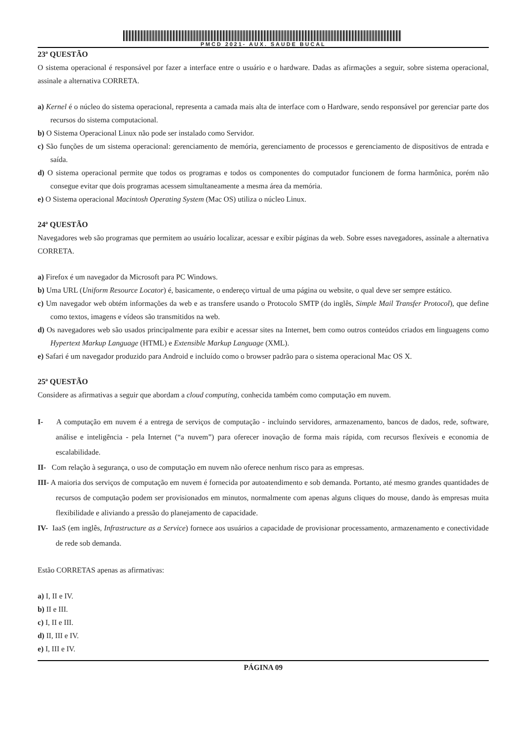PMCD 2021- AUX. SAUDE BUCAL
23ª QUESTÃO
O sistema operacional é responsável por fazer a interface entre o usuário e o hardware. Dadas as afirmações a seguir, sobre sistema operacional, assinale a alternativa CORRETA.
a) Kernel é o núcleo do sistema operacional, representa a camada mais alta de interface com o Hardware, sendo responsável por gerenciar parte dos recursos do sistema computacional.
b) O Sistema Operacional Linux não pode ser instalado como Servidor.
c) São funções de um sistema operacional: gerenciamento de memória, gerenciamento de processos e gerenciamento de dispositivos de entrada e saída.
d) O sistema operacional permite que todos os programas e todos os componentes do computador funcionem de forma harmônica, porém não consegue evitar que dois programas acessem simultaneamente a mesma área da memória.
e) O Sistema operacional Macintosh Operating System (Mac OS) utiliza o núcleo Linux.
24ª QUESTÃO
Navegadores web são programas que permitem ao usuário localizar, acessar e exibir páginas da web. Sobre esses navegadores, assinale a alternativa CORRETA.
a) Firefox é um navegador da Microsoft para PC Windows.
b) Uma URL (Uniform Resource Locator) é, basicamente, o endereço virtual de uma página ou website, o qual deve ser sempre estático.
c) Um navegador web obtém informações da web e as transfere usando o Protocolo SMTP (do inglês, Simple Mail Transfer Protocol), que define como textos, imagens e vídeos são transmitidos na web.
d) Os navegadores web são usados principalmente para exibir e acessar sites na Internet, bem como outros conteúdos criados em linguagens como Hypertext Markup Language (HTML) e Extensible Markup Language (XML).
e) Safari é um navegador produzido para Android e incluído como o browser padrão para o sistema operacional Mac OS X.
25ª QUESTÃO
Considere as afirmativas a seguir que abordam a cloud computing, conhecida também como computação em nuvem.
I- A computação em nuvem é a entrega de serviços de computação - incluindo servidores, armazenamento, bancos de dados, rede, software, análise e inteligência - pela Internet (“a nuvem”) para oferecer inovação de forma mais rápida, com recursos flexíveis e economia de escalabilidade.
II- Com relação à segurança, o uso de computação em nuvem não oferece nenhum risco para as empresas.
III- A maioria dos serviços de computação em nuvem é fornecida por autoatendimento e sob demanda. Portanto, até mesmo grandes quantidades de recursos de computação podem ser provisionados em minutos, normalmente com apenas alguns cliques do mouse, dando às empresas muita flexibilidade e aliviando a pressão do planejamento de capacidade.
IV- IaaS (em inglês, Infrastructure as a Service) fornece aos usuários a capacidade de provisionar processamento, armazenamento e conectividade de rede sob demanda.
Estão CORRETAS apenas as afirmativas:
a) I, II e IV.
b) II e III.
c) I, II e III.
d) II, III e IV.
e) I, III e IV.
PÁGINA 09